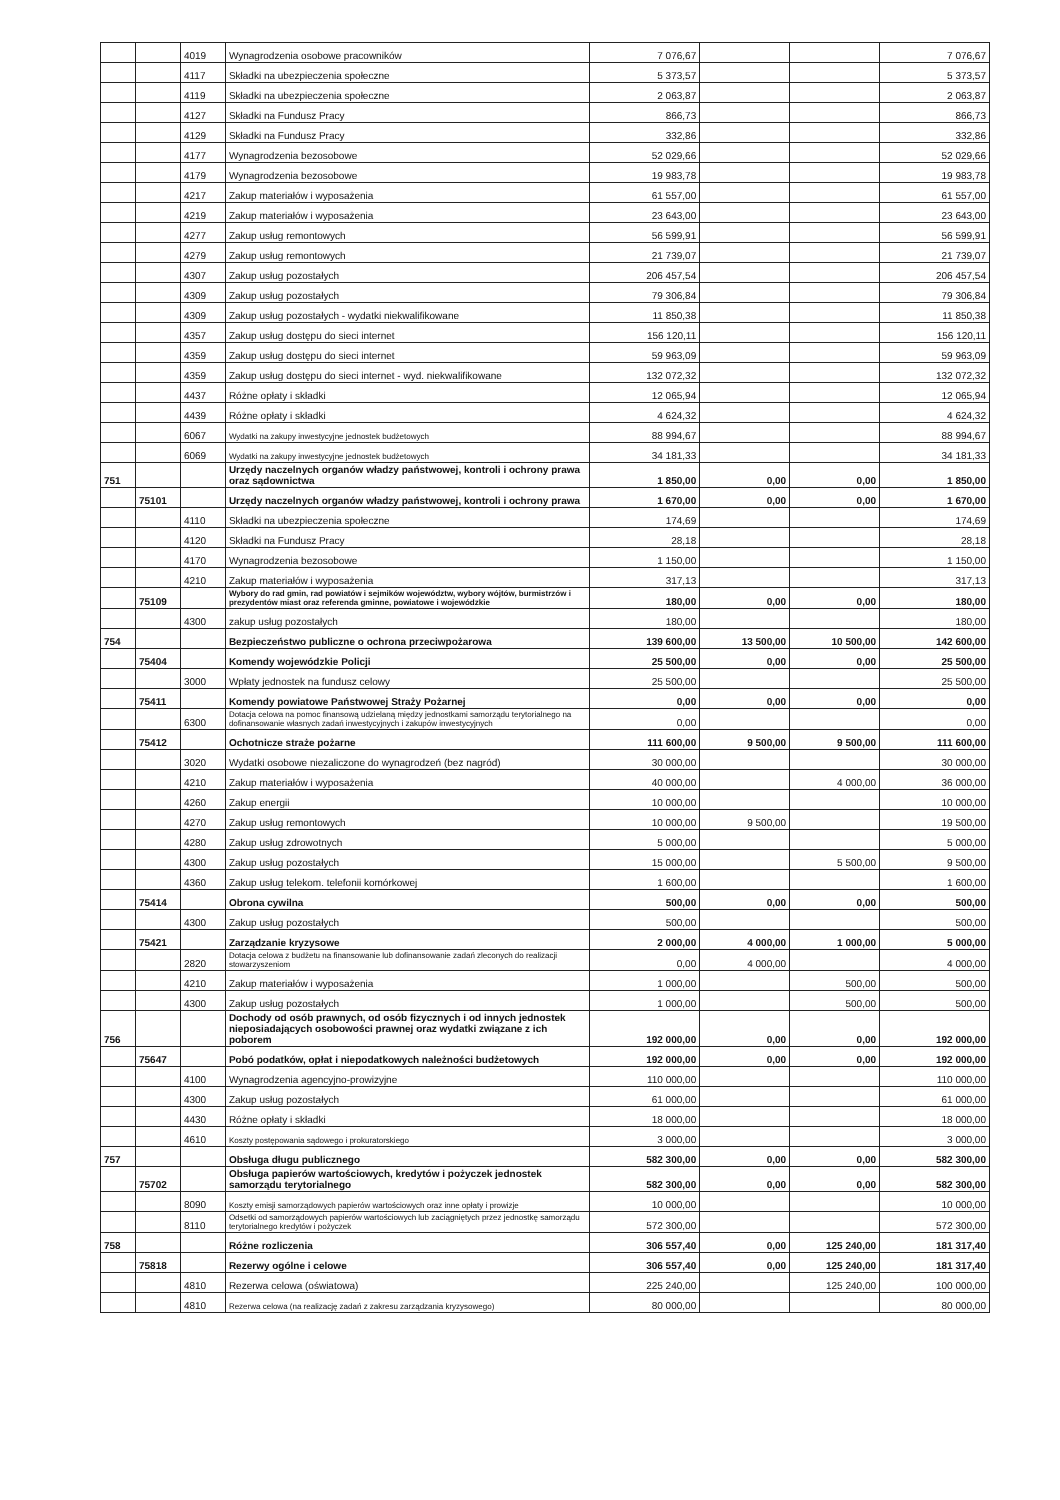| | | 4019 | Wynagrodzenia osobowe pracowników | 7 076,67 | | | 7 076,67 |
| | | 4117 | Składki na ubezpieczenia społeczne | 5 373,57 | | | 5 373,57 |
| | | 4119 | Składki na ubezpieczenia społeczne | 2 063,87 | | | 2 063,87 |
| | | 4127 | Składki na Fundusz Pracy | 866,73 | | | 866,73 |
| | | 4129 | Składki na Fundusz Pracy | 332,86 | | | 332,86 |
| | | 4177 | Wynagrodzenia bezosobowe | 52 029,66 | | | 52 029,66 |
| | | 4179 | Wynagrodzenia bezosobowe | 19 983,78 | | | 19 983,78 |
| | | 4217 | Zakup materiałów i wyposażenia | 61 557,00 | | | 61 557,00 |
| | | 4219 | Zakup materiałów i wyposażenia | 23 643,00 | | | 23 643,00 |
| | | 4277 | Zakup usług remontowych | 56 599,91 | | | 56 599,91 |
| | | 4279 | Zakup usług remontowych | 21 739,07 | | | 21 739,07 |
| | | 4307 | Zakup usług pozostałych | 206 457,54 | | | 206 457,54 |
| | | 4309 | Zakup usług pozostałych | 79 306,84 | | | 79 306,84 |
| | | 4309 | Zakup usług pozostałych - wydatki niekwalifikowane | 11 850,38 | | | 11 850,38 |
| | | 4357 | Zakup usług dostępu do sieci internet | 156 120,11 | | | 156 120,11 |
| | | 4359 | Zakup usług dostępu do sieci internet | 59 963,09 | | | 59 963,09 |
| | | 4359 | Zakup usług dostępu do sieci internet - wyd. niekwalifikowane | 132 072,32 | | | 132 072,32 |
| | | 4437 | Różne opłaty i składki | 12 065,94 | | | 12 065,94 |
| | | 4439 | Różne opłaty i składki | 4 624,32 | | | 4 624,32 |
| | | 6067 | Wydatki na zakupy inwestycyjne jednostek budżetowych | 88 994,67 | | | 88 994,67 |
| | | 6069 | Wydatki na zakupy inwestycyjne jednostek budżetowych | 34 181,33 | | | 34 181,33 |
| 751 | | | Urzędy naczelnych organów władzy państwowej, kontroli i ochrony prawa oraz sądownictwa | 1 850,00 | 0,00 | 0,00 | 1 850,00 |
| | 75101 | | Urzędy naczelnych organów władzy państwowej, kontroli i ochrony prawa | 1 670,00 | 0,00 | 0,00 | 1 670,00 |
| | | 4110 | Składki na ubezpieczenia społeczne | 174,69 | | | 174,69 |
| | | 4120 | Składki na Fundusz Pracy | 28,18 | | | 28,18 |
| | | 4170 | Wynagrodzenia bezosobowe | 1 150,00 | | | 1 150,00 |
| | | 4210 | Zakup materiałów i wyposażenia | 317,13 | | | 317,13 |
| | 75109 | | Wybory do rad gmin, rad powiatów i sejmików województw, wybory wójtów, burmistrzów i prezydentów miast oraz referenda gminne, powiatowe i wojewódzkie | 180,00 | 0,00 | 0,00 | 180,00 |
| | | 4300 | zakup usług pozostałych | 180,00 | | | 180,00 |
| 754 | | | Bezpieczeństwo publiczne o ochrona przeciwpożarowa | 139 600,00 | 13 500,00 | 10 500,00 | 142 600,00 |
| | 75404 | | Komendy wojewódzkie Policji | 25 500,00 | 0,00 | 0,00 | 25 500,00 |
| | | 3000 | Wpłaty jednostek na fundusz celowy | 25 500,00 | | | 25 500,00 |
| | 75411 | | Komendy powiatowe Państwowej Straży Pożarnej | 0,00 | 0,00 | 0,00 | 0,00 |
| | | 6300 | Dotacja celowa na pomoc finansową udzielaną między jednostkami samorządu terytorialnego na dofinansowanie własnych zadań inwestycyjnych i zakupów inwestycyjnych | 0,00 | | | 0,00 |
| | 75412 | | Ochotnicze straże pożarne | 111 600,00 | 9 500,00 | 9 500,00 | 111 600,00 |
| | | 3020 | Wydatki osobowe niezaliczone do wynagrodzeń (bez nagród) | 30 000,00 | | | 30 000,00 |
| | | 4210 | Zakup materiałów i wyposażenia | 40 000,00 | | 4 000,00 | 36 000,00 |
| | | 4260 | Zakup energii | 10 000,00 | | | 10 000,00 |
| | | 4270 | Zakup usług remontowych | 10 000,00 | 9 500,00 | | 19 500,00 |
| | | 4280 | Zakup usług zdrowotnych | 5 000,00 | | | 5 000,00 |
| | | 4300 | Zakup usług pozostałych | 15 000,00 | | 5 500,00 | 9 500,00 |
| | | 4360 | Zakup usług telekom. telefonii komórkowej | 1 600,00 | | | 1 600,00 |
| | 75414 | | Obrona cywilna | 500,00 | 0,00 | 0,00 | 500,00 |
| | | 4300 | Zakup usług pozostałych | 500,00 | | | 500,00 |
| | 75421 | | Zarządzanie kryzysowe | 2 000,00 | 4 000,00 | 1 000,00 | 5 000,00 |
| | | 2820 | Dotacja celowa z budżetu na finansowanie lub dofinansowanie zadań zleconych do realizacji stowarzyszeniom | 0,00 | 4 000,00 | | 4 000,00 |
| | | 4210 | Zakup materiałów i wyposażenia | 1 000,00 | | 500,00 | 500,00 |
| | | 4300 | Zakup usług pozostałych | 1 000,00 | | 500,00 | 500,00 |
| 756 | | | Dochody od osób prawnych, od osób fizycznych i od innych jednostek nieposiadających osobowości prawnej oraz wydatki związane z ich poborem | 192 000,00 | 0,00 | 0,00 | 192 000,00 |
| | 75647 | | Pobó podatków, opłat i niepodatkowych należności budżetowych | 192 000,00 | 0,00 | 0,00 | 192 000,00 |
| | | 4100 | Wynagrodzenia agencyjno-prowizyjne | 110 000,00 | | | 110 000,00 |
| | | 4300 | Zakup usług pozostałych | 61 000,00 | | | 61 000,00 |
| | | 4430 | Różne opłaty i składki | 18 000,00 | | | 18 000,00 |
| | | 4610 | Koszty postępowania sądowego i prokuratorskiego | 3 000,00 | | | 3 000,00 |
| 757 | | | Obsługa długu publicznego | 582 300,00 | 0,00 | 0,00 | 582 300,00 |
| | 75702 | | Obsługa papierów wartościowych, kredytów i pożyczek jednostek samorządu terytorialnego | 582 300,00 | 0,00 | 0,00 | 582 300,00 |
| | | 8090 | Koszty emisji samorządowych papierów wartościowych oraz inne opłaty i prowizje | 10 000,00 | | | 10 000,00 |
| | | 8110 | Odsetki od samorządowych papierów wartościowych lub zaciągniętych przez jednostkę samorządu terytorialnego kredytów i pożyczek | 572 300,00 | | | 572 300,00 |
| 758 | | | Różne rozliczenia | 306 557,40 | 0,00 | 125 240,00 | 181 317,40 |
| | 75818 | | Rezerwy ogólne i celowe | 306 557,40 | 0,00 | 125 240,00 | 181 317,40 |
| | | 4810 | Rezerwa celowa (oświatowa) | 225 240,00 | | 125 240,00 | 100 000,00 |
| | | 4810 | Rezerwa celowa (na realizację zadań z zakresu zarządzania kryzysowego) | 80 000,00 | | | 80 000,00 |